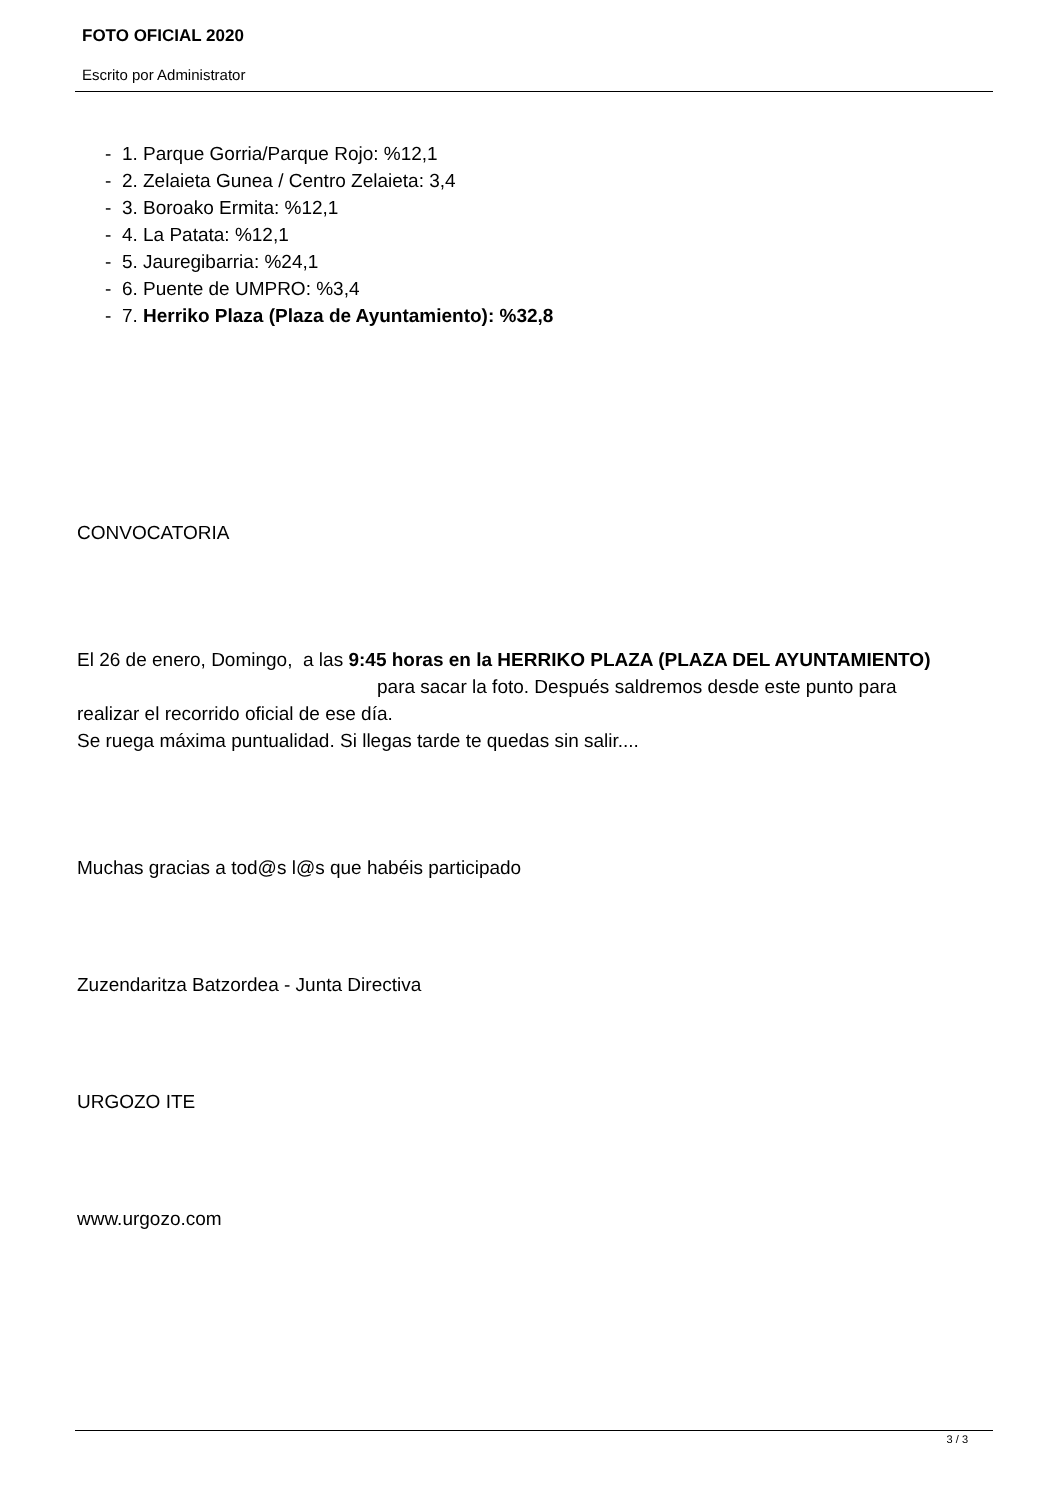FOTO OFICIAL 2020
Escrito por Administrator
- 1. Parque Gorria/Parque Rojo: %12,1
- 2. Zelaieta Gunea / Centro Zelaieta: 3,4
- 3. Boroako Ermita: %12,1
- 4. La Patata: %12,1
- 5. Jauregibarria: %24,1
- 6. Puente de UMPRO: %3,4
- 7. Herriko Plaza (Plaza de Ayuntamiento): %32,8
CONVOCATORIA
El 26 de enero, Domingo, a las 9:45 horas en la HERRIKO PLAZA (PLAZA DEL AYUNTAMIENTO) para sacar la foto. Después saldremos desde este punto para realizar el recorrido oficial de ese día.
Se ruega máxima puntualidad. Si llegas tarde te quedas sin salir....
Muchas gracias a tod@s l@s que habéis participado
Zuzendaritza Batzordea - Junta Directiva
URGOZO ITE
www.urgozo.com
3 / 3